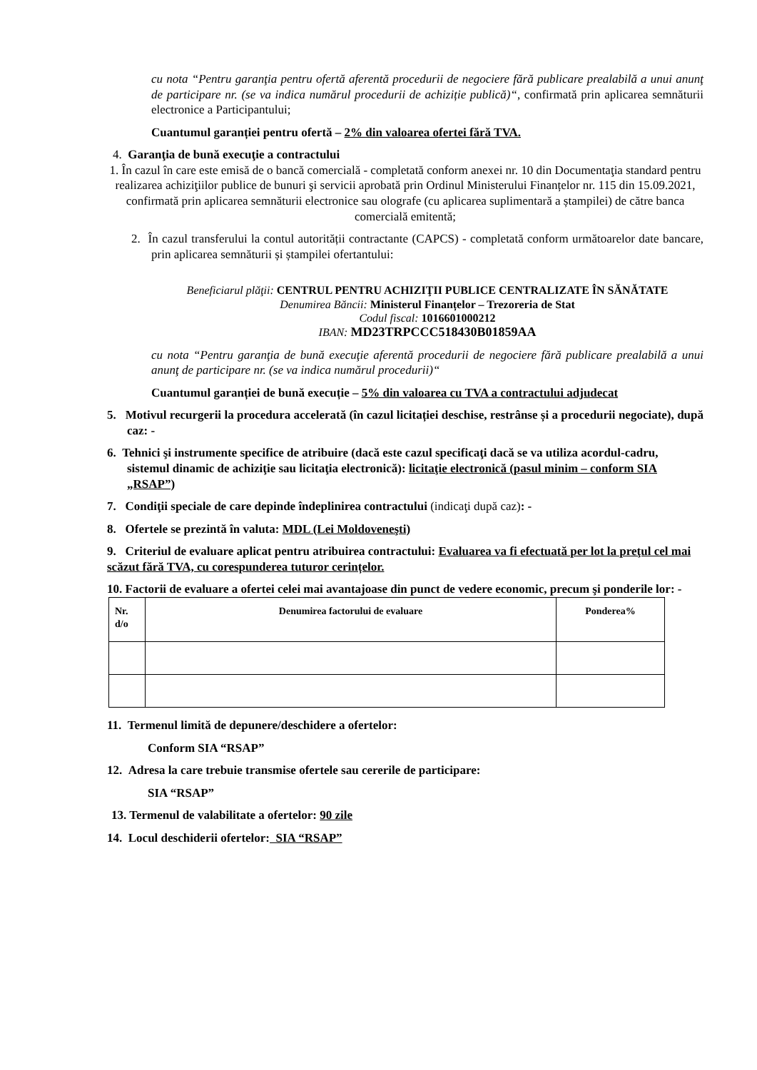cu nota “Pentru garanţia pentru ofertă aferentă procedurii de negociere fără publicare prealabilă a unui anunţ de participare nr. (se va indica numărul procedurii de achiziție publică)“, confirmată prin aplicarea semnăturii electronice a Participantului;
Cuantumul garanției pentru ofertă – 2% din valoarea ofertei fără TVA.
4. Garanţia de bună execuţie a contractului
1. În cazul în care este emisă de o bancă comercială - completată conform anexei nr. 10 din Documentaţia standard pentru realizarea achiziţiilor publice de bunuri şi servicii aprobată prin Ordinul Ministerului Finanțelor nr. 115 din 15.09.2021, confirmată prin aplicarea semnăturii electronice sau olografe (cu aplicarea suplimentară a ștampilei) de către banca comercială emitentă;
2. În cazul transferului la contul autorității contractante (CAPCS) - completată conform următoarelor date bancare, prin aplicarea semnăturii și ștampilei ofertantului:
Beneficiarul plăţii: CENTRUL PENTRU ACHIZIŢII PUBLICE CENTRALIZATE ÎN SĂNĂTATE
Denumirea Băncii: Ministerul Finanțelor – Trezoreria de Stat
Codul fiscal: 1016601000212
IBAN: MD23TRPCCC518430B01859AA
cu nota “Pentru garanţia de bună execuţie aferentă procedurii de negociere fără publicare prealabilă a unui anunţ de participare nr. (se va indica numărul procedurii)“
Cuantumul garanției de bună execuție – 5% din valoarea cu TVA a contractului adjudecat
5. Motivul recurgerii la procedura accelerată (în cazul licitației deschise, restrânse și a procedurii negociate), după caz: -
6. Tehnici şi instrumente specifice de atribuire (dacă este cazul specificaţi dacă se va utiliza acordul-cadru, sistemul dinamic de achiziţie sau licitaţia electronică): licitaţie electronică (pasul minim – conform SIA „RSAP”)
7. Condiţii speciale de care depinde îndeplinirea contractului (indicaţi după caz): -
8. Ofertele se prezintă în valuta: MDL (Lei Moldoveneşti)
9. Criteriul de evaluare aplicat pentru atribuirea contractului: Evaluarea va fi efectuată per lot la preţul cel mai scăzut fără TVA, cu corespunderea tuturor cerințelor.
10. Factorii de evaluare a ofertei celei mai avantajoase din punct de vedere economic, precum şi ponderile lor: -
| Nr. d/o | Denumirea factorului de evaluare | Ponderea% |
| --- | --- | --- |
11. Termenul limită de depunere/deschidere a ofertelor:
Conform SIA “RSAP”
12. Adresa la care trebuie transmise ofertele sau cererile de participare:
SIA “RSAP”
13. Termenul de valabilitate a ofertelor: 90 zile
14. Locul deschiderii ofertelor: SIA “RSAP”